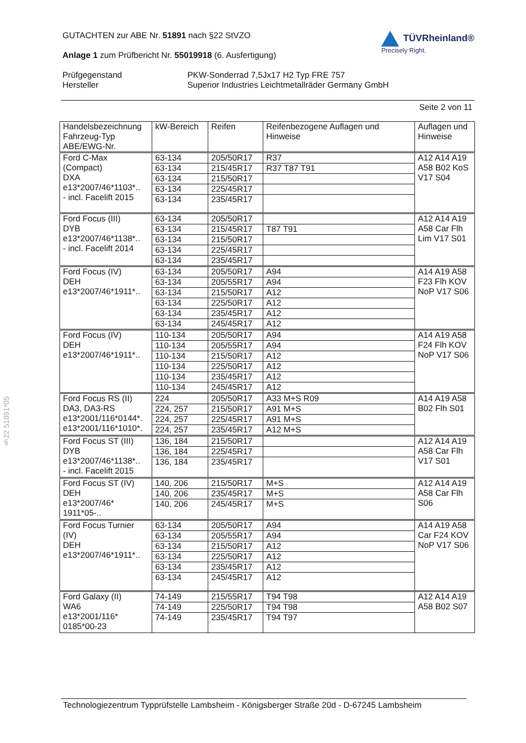GUTACHTEN zur ABE Nr. 51891 nach §22 StVZO
Anlage 1 zum Prüfbericht Nr. 55019918 (6. Ausfertigung)
TÜVRheinland®
Precisely Right.
Prüfgegenstand
Hersteller
PKW-Sonderrad 7,5Jx17 H2 Typ FRE 757
Superior Industries Leichtmetallräder Germany GmbH
Seite 2 von 11
| Handelsbezeichnung Fahrzeug-Typ ABE/EWG-Nr. | kW-Bereich | Reifen | Reifenbezogene Auflagen und Hinweise | Auflagen und Hinweise |
| --- | --- | --- | --- | --- |
| Ford C-Max (Compact) DXA e13*2007/46*1103*.. - incl. Facelift 2015 | 63-134 | 205/50R17 | R37 | A12 A14 A19 A58 B02 KoS V17 S04 |
| | 63-134 | 215/45R17 | R37 T87 T91 | |
| | 63-134 | 215/50R17 | | |
| | 63-134 | 225/45R17 | | |
| | 63-134 | 235/45R17 | | |
| Ford Focus (III) DYB e13*2007/46*1138*.. - incl. Facelift 2014 | 63-134 | 205/50R17 | | A12 A14 A19 A58 Car Flh Lim V17 S01 |
| | 63-134 | 215/45R17 | T87 T91 | |
| | 63-134 | 215/50R17 | | |
| | 63-134 | 225/45R17 | | |
| | 63-134 | 235/45R17 | | |
| Ford Focus (IV) DEH e13*2007/46*1911*.. | 63-134 | 205/50R17 | A94 | A14 A19 A58 F23 Flh KOV NoP V17 S06 |
| | 63-134 | 205/55R17 | A94 | |
| | 63-134 | 215/50R17 | A12 | |
| | 63-134 | 225/50R17 | A12 | |
| | 63-134 | 235/45R17 | A12 | |
| | 63-134 | 245/45R17 | A12 | |
| Ford Focus (IV) DEH e13*2007/46*1911*.. | 110-134 | 205/50R17 | A94 | A14 A19 A58 F24 Flh KOV NoP V17 S06 |
| | 110-134 | 205/55R17 | A94 | |
| | 110-134 | 215/50R17 | A12 | |
| | 110-134 | 225/50R17 | A12 | |
| | 110-134 | 235/45R17 | A12 | |
| | 110-134 | 245/45R17 | A12 | |
| Ford Focus RS (II) DA3, DA3-RS e13*2001/116*0144*. e13*2001/116*1010*. | 224 | 205/50R17 | A33 M+S R09 | A14 A19 A58 B02 Flh S01 |
| | 224, 257 | 215/50R17 | A91 M+S | |
| | 224, 257 | 225/45R17 | A91 M+S | |
| | 224, 257 | 235/45R17 | A12 M+S | |
| Ford Focus ST (III) DYB e13*2007/46*1138*.. - incl. Facelift 2015 | 136, 184 | 215/50R17 | | A12 A14 A19 A58 Car Flh V17 S01 |
| | 136, 184 | 225/45R17 | | |
| | 136, 184 | 235/45R17 | | |
| Ford Focus ST (IV) DEH e13*2007/46* 1911*05-.. | 140, 206 | 215/50R17 | M+S | A12 A14 A19 A58 Car Flh S06 |
| | 140, 206 | 235/45R17 | M+S | |
| | 140, 206 | 245/45R17 | M+S | |
| Ford Focus Turnier (IV) DEH e13*2007/46*1911*.. | 63-134 | 205/50R17 | A94 | A14 A19 A58 Car F24 KOV NoP V17 S06 |
| | 63-134 | 205/55R17 | A94 | |
| | 63-134 | 215/50R17 | A12 | |
| | 63-134 | 225/50R17 | A12 | |
| | 63-134 | 235/45R17 | A12 | |
| | 63-134 | 245/45R17 | A12 | |
| Ford Galaxy (II) WA6 e13*2001/116* 0185*00-23 | 74-149 | 215/55R17 | T94 T98 | A12 A14 A19 A58 B02 S07 |
| | 74-149 | 225/50R17 | T94 T98 | |
| | 74-149 | 235/45R17 | T94 T97 | |
§22 51891*05
Technologiezentrum Typprüfstelle Lambsheim - Königsberger Straße 20d - D-67245 Lambsheim